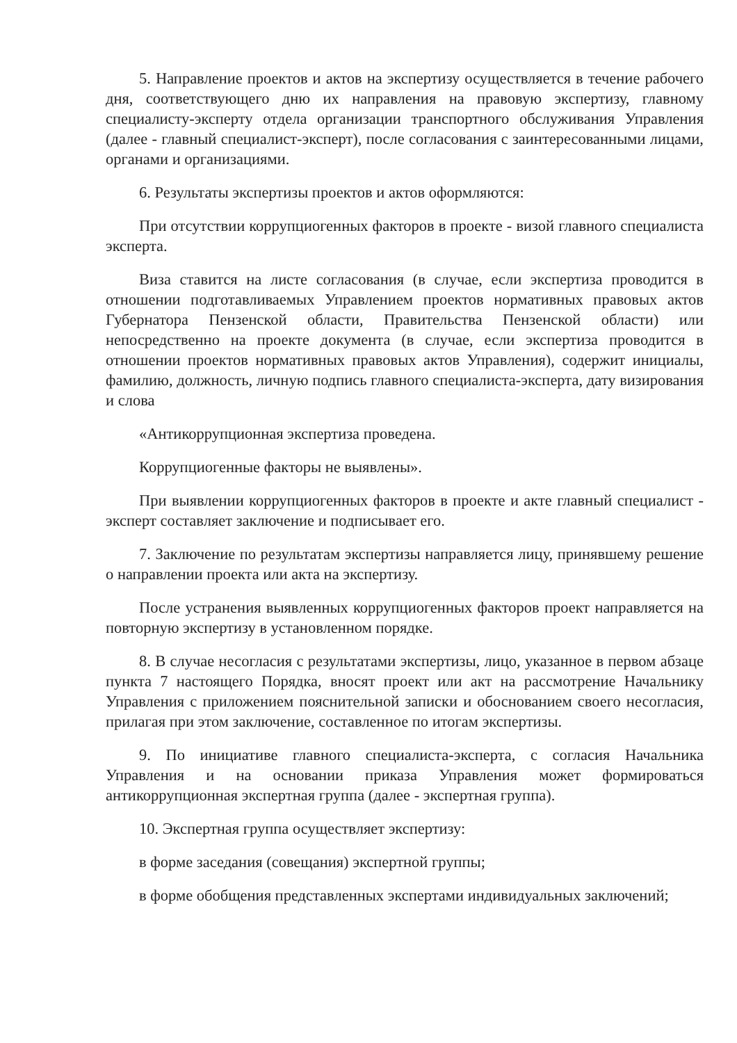5. Направление проектов и актов на экспертизу осуществляется в течение рабочего дня, соответствующего дню их направления на правовую экспертизу, главному специалисту-эксперту отдела организации транспортного обслуживания Управления (далее - главный специалист-эксперт), после согласования с заинтересованными лицами, органами и организациями.
6. Результаты экспертизы проектов и актов оформляются:
При отсутствии коррупциогенных факторов в проекте - визой главного специалиста эксперта.
Виза ставится на листе согласования (в случае, если экспертиза проводится в отношении подготавливаемых Управлением проектов нормативных правовых актов Губернатора Пензенской области, Правительства Пензенской области) или непосредственно на проекте документа (в случае, если экспертиза проводится в отношении проектов нормативных правовых актов Управления), содержит инициалы, фамилию, должность, личную подпись главного специалиста-эксперта, дату визирования и слова
«Антикоррупционная экспертиза проведена.
Коррупциогенные факторы не выявлены».
При выявлении коррупциогенных факторов в проекте и акте главный специалист - эксперт составляет заключение и подписывает его.
7. Заключение по результатам экспертизы направляется лицу, принявшему решение о направлении проекта или акта на экспертизу.
После устранения выявленных коррупциогенных факторов проект направляется на повторную экспертизу в установленном порядке.
8. В случае несогласия с результатами экспертизы, лицо, указанное в первом абзаце пункта 7 настоящего Порядка, вносят проект или акт на рассмотрение Начальнику Управления с приложением пояснительной записки и обоснованием своего несогласия, прилагая при этом заключение, составленное по итогам экспертизы.
9. По инициативе главного специалиста-эксперта, с согласия Начальника Управления и на основании приказа Управления может формироваться антикоррупционная экспертная группа (далее - экспертная группа).
10. Экспертная группа осуществляет экспертизу:
в форме заседания (совещания) экспертной группы;
в форме обобщения представленных экспертами индивидуальных заключений;